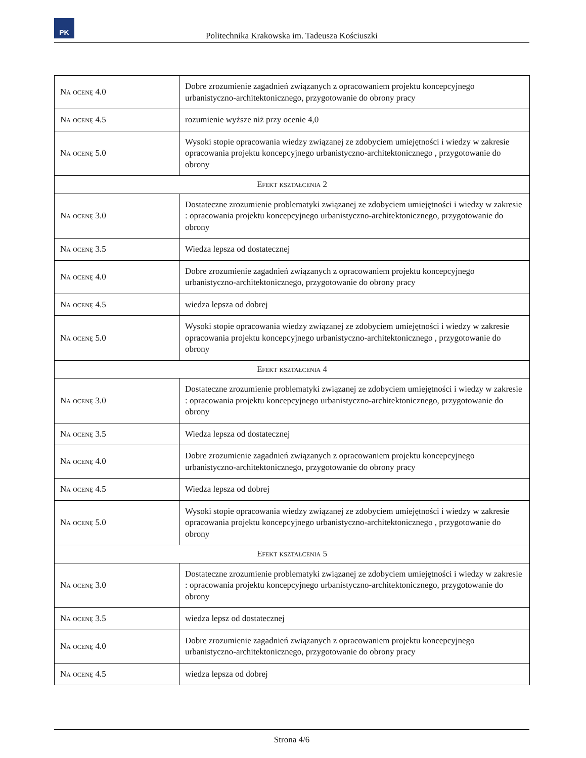PK
Politechnika Krakowska im. Tadeusza Kościuszki
| Na ocenę 4.0 | Dobre zrozumienie zagadnień związanych z opracowaniem projektu koncepcyjnego urbanistyczno-architektonicznego, przygotowanie do obrony pracy |
| Na ocenę 4.5 | rozumienie wyższe niż przy ocenie 4,0 |
| Na ocenę 5.0 | Wysoki stopie opracowania wiedzy związanej ze zdobyciem umiejętności i wiedzy w zakresie opracowania projektu koncepcyjnego urbanistyczno-architektonicznego , przygotowanie do obrony |
| Efekt kształcenia 2 | |
| Na ocenę 3.0 | Dostateczne zrozumienie problematyki związanej ze zdobyciem umiejętności i wiedzy w zakresie : opracowania projektu koncepcyjnego urbanistyczno-architektonicznego, przygotowanie do obrony |
| Na ocenę 3.5 | Wiedza lepsza od dostatecznej |
| Na ocenę 4.0 | Dobre zrozumienie zagadnień związanych z opracowaniem projektu koncepcyjnego urbanistyczno-architektonicznego, przygotowanie do obrony pracy |
| Na ocenę 4.5 | wiedza lepsza od dobrej |
| Na ocenę 5.0 | Wysoki stopie opracowania wiedzy związanej ze zdobyciem umiejętności i wiedzy w zakresie opracowania projektu koncepcyjnego urbanistyczno-architektonicznego , przygotowanie do obrony |
| Efekt kształcenia 4 | |
| Na ocenę 3.0 | Dostateczne zrozumienie problematyki związanej ze zdobyciem umiejętności i wiedzy w zakresie : opracowania projektu koncepcyjnego urbanistyczno-architektonicznego, przygotowanie do obrony |
| Na ocenę 3.5 | Wiedza lepsza od dostatecznej |
| Na ocenę 4.0 | Dobre zrozumienie zagadnień związanych z opracowaniem projektu koncepcyjnego urbanistyczno-architektonicznego, przygotowanie do obrony pracy |
| Na ocenę 4.5 | Wiedza lepsza od dobrej |
| Na ocenę 5.0 | Wysoki stopie opracowania wiedzy związanej ze zdobyciem umiejętności i wiedzy w zakresie opracowania projektu koncepcyjnego urbanistyczno-architektonicznego , przygotowanie do obrony |
| Efekt kształcenia 5 | |
| Na ocenę 3.0 | Dostateczne zrozumienie problematyki związanej ze zdobyciem umiejętności i wiedzy w zakresie : opracowania projektu koncepcyjnego urbanistyczno-architektonicznego, przygotowanie do obrony |
| Na ocenę 3.5 | wiedza lepsz od dostatecznej |
| Na ocenę 4.0 | Dobre zrozumienie zagadnień związanych z opracowaniem projektu koncepcyjnego urbanistyczno-architektonicznego, przygotowanie do obrony pracy |
| Na ocenę 4.5 | wiedza lepsza od dobrej |
Strona 4/6